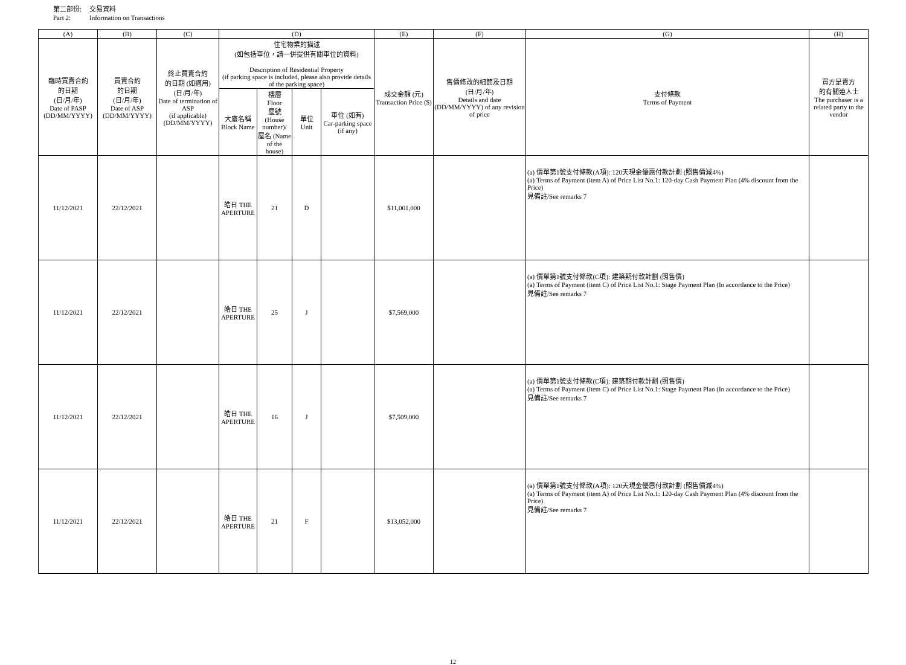第二部份: 交易資料
Part 2: Information on Transactions
| (A) | (B) | (C) | (D) | | | | (E) | (F) | (G) | (H) |
| --- | --- | --- | --- | --- | --- | --- | --- | --- | --- | --- |
| 臨時買賣合約 的日期 (日/月/年) Date of PASP (DD/MM/YYYY) | 買賣合約 的日期 (日/月/年) Date of ASP (DD/MM/YYYY) | 終止買賣合約 的日期 (如適用) (日/月/年) Date of termination of ASP (if applicable) (DD/MM/YYYY) | 住宅物業的描述 (如包括車位，請一併提供有關車位的資料) Description of Residential Property (if parking space is included, please also provide details of the parking space) | | | | 成交金額 (元) Transaction Price ($) | 售價修改的細節及日期 (日/月/年) Details and date (DD/MM/YYYY) of any revision of price | 支付條款 Terms of Payment | 買方是賣方 的有關連人士 The purchaser is a related party to the vendor |
| | | | 大廈名稱 Block Name | 樓層 Floor 屋號 (House number)/ 屋名 (Name of the house) | 單位 Unit | 車位 (如有) Car-parking space (if any) | | | | |
| 11/12/2021 | 22/12/2021 | | 皓日 THE APERTURE | 21 | D | | $11,001,000 | | (a) 價單第1號支付條款(A項): 120天現金優惠付款計劃 (照售價減4%) (a) Terms of Payment (item A) of Price List No.1: 120-day Cash Payment Plan (4% discount from the Price) 見備註/See remarks 7 | |
| 11/12/2021 | 22/12/2021 | | 皓日 THE APERTURE | 25 | J | | $7,569,000 | | (a) 價單第1號支付條款(C項): 建築期付款計劃 (照售價) (a) Terms of Payment (item C) of Price List No.1: Stage Payment Plan (In accordance to the Price) 見備註/See remarks 7 | |
| 11/12/2021 | 22/12/2021 | | 皓日 THE APERTURE | 16 | J | | $7,509,000 | | (a) 價單第1號支付條款(C項): 建築期付款計劃 (照售價) (a) Terms of Payment (item C) of Price List No.1: Stage Payment Plan (In accordance to the Price) 見備註/See remarks 7 | |
| 11/12/2021 | 22/12/2021 | | 皓日 THE APERTURE | 21 | F | | $13,052,000 | | (a) 價單第1號支付條款(A項): 120天現金優惠付款計劃 (照售價減4%) (a) Terms of Payment (item A) of Price List No.1: 120-day Cash Payment Plan (4% discount from the Price) 見備註/See remarks 7 | |
12